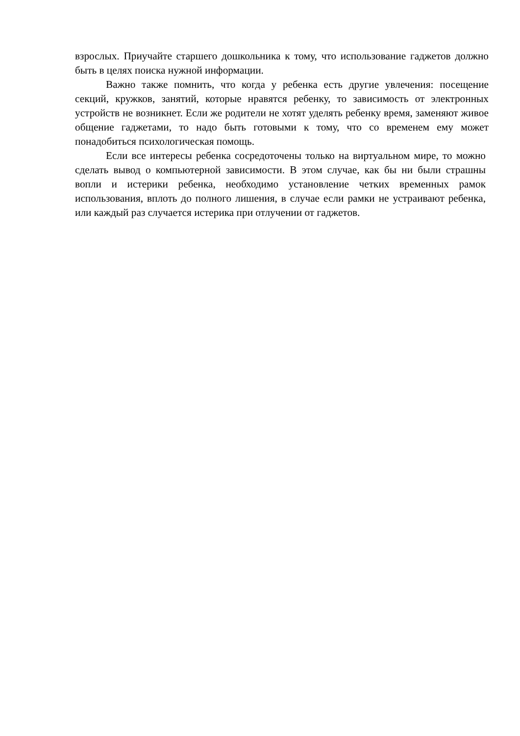взрослых. Приучайте старшего дошкольника к тому, что использование гаджетов должно быть в целях поиска нужной информации.
Важно также помнить, что когда у ребенка есть другие увлечения: посещение секций, кружков, занятий, которые нравятся ребенку, то зависимость от электронных устройств не возникнет. Если же родители не хотят уделять ребенку время, заменяют живое общение гаджетами, то надо быть готовыми к тому, что со временем ему может понадобиться психологическая помощь.
Если все интересы ребенка сосредоточены только на виртуальном мире, то можно сделать вывод о компьютерной зависимости. В этом случае, как бы ни были страшны вопли и истерики ребенка, необходимо установление четких временных рамок использования, вплоть до полного лишения, в случае если рамки не устраивают ребенка, или каждый раз случается истерика при отлучении от гаджетов.